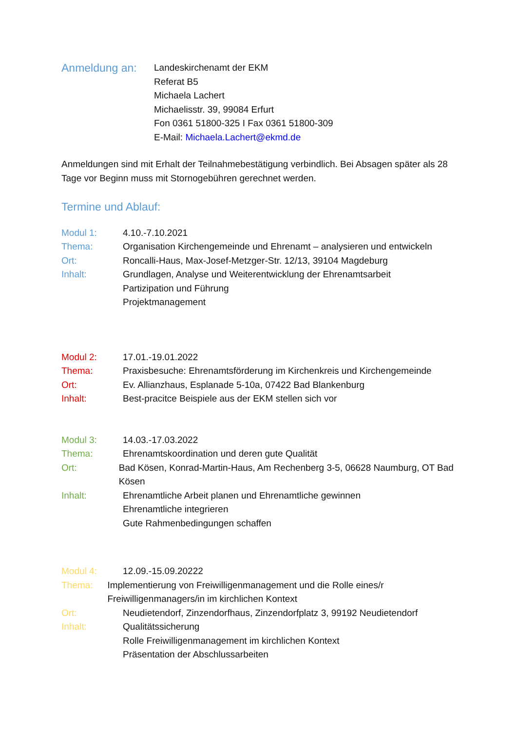Anmeldung an:
Landeskirchenamt der EKM
Referat B5
Michaela Lachert
Michaelisstr. 39, 99084 Erfurt
Fon 0361 51800-325 I Fax 0361 51800-309
E-Mail: Michaela.Lachert@ekmd.de
Anmeldungen sind mit Erhalt der Teilnahmebestätigung verbindlich. Bei Absagen später als 28 Tage vor Beginn muss mit Stornogebühren gerechnet werden.
Termine und Ablauf:
Modul 1: 4.10.-7.10.2021
Thema: Organisation Kirchengemeinde und Ehrenamt – analysieren und entwickeln
Ort: Roncalli-Haus, Max-Josef-Metzger-Str. 12/13, 39104 Magdeburg
Inhalt: Grundlagen, Analyse und Weiterentwicklung der Ehrenamtsarbeit
Partizipation und Führung
Projektmanagement
Modul 2: 17.01.-19.01.2022
Thema: Praxisbesuche: Ehrenamtsförderung im Kirchenkreis und Kirchengemeinde
Ort: Ev. Allianzhaus, Esplanade 5-10a, 07422 Bad Blankenburg
Inhalt: Best-pracitce Beispiele aus der EKM stellen sich vor
Modul 3: 14.03.-17.03.2022
Thema: Ehrenamtskoordination und deren gute Qualität
Ort: Bad Kösen, Konrad-Martin-Haus, Am Rechenberg 3-5, 06628 Naumburg, OT Bad Kösen
Inhalt: Ehrenamtliche Arbeit planen und Ehrenamtliche gewinnen
Ehrenamtliche integrieren
Gute Rahmenbedingungen schaffen
Modul 4: 12.09.-15.09.20222
Thema: Implementierung von Freiwilligenmanagement und die Rolle eines/r Freiwilligenmanagers/in im kirchlichen Kontext
Ort: Neudietendorf, Zinzendorfhaus, Zinzendorfplatz 3, 99192 Neudietendorf
Inhalt: Qualitätssicherung
Rolle Freiwilligenmanagement im kirchlichen Kontext
Präsentation der Abschlussarbeiten